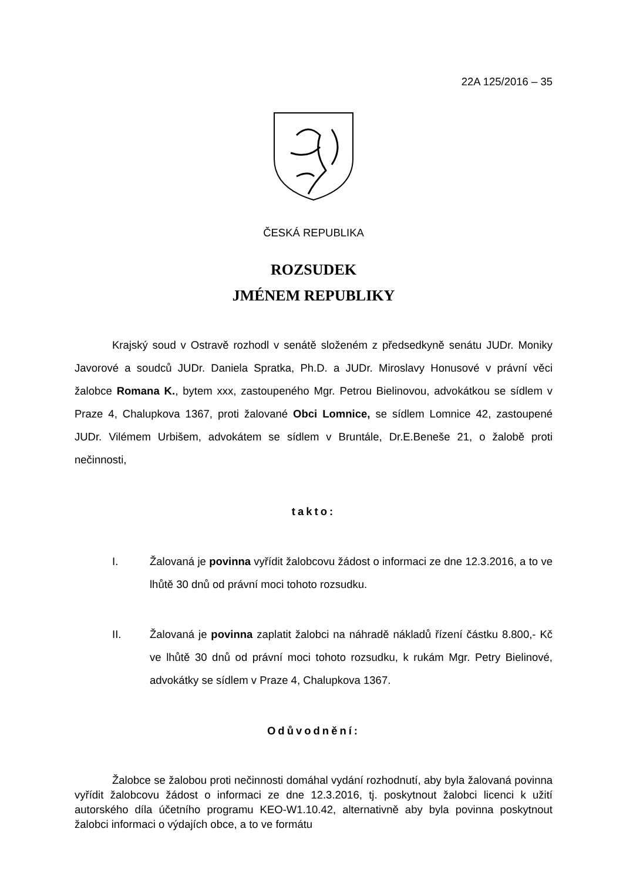22A 125/2016 – 35
ČESKÁ REPUBLIKA
ROZSUDEK
JMÉNEM REPUBLIKY
Krajský soud v Ostravě rozhodl v senátě složeném z předsedkyně senátu JUDr. Moniky Javorové a soudců JUDr. Daniela Spratka, Ph.D. a JUDr. Miroslavy Honusové v právní věci žalobce Romana K., bytem xxx, zastoupeného Mgr. Petrou Bielinovou, advokátkou se sídlem v Praze 4, Chalupkova 1367, proti žalované Obci Lomnice, se sídlem Lomnice 42, zastoupené JUDr. Vilémem Urbišem, advokátem se sídlem v Bruntále, Dr.E.Beneše 21, o žalobě proti nečinnosti,
takto:
I. Žalovaná je povinna vyřídit žalobcovu žádost o informaci ze dne 12.3.2016, a to ve lhůtě 30 dnů od právní moci tohoto rozsudku.
II. Žalovaná je povinna zaplatit žalobci na náhradě nákladů řízení částku 8.800,- Kč ve lhůtě 30 dnů od právní moci tohoto rozsudku, k rukám Mgr. Petry Bielinové, advokátky se sídlem v Praze 4, Chalupkova 1367.
Odůvodnění:
Žalobce se žalobou proti nečinnosti domáhal vydání rozhodnutí, aby byla žalovaná povinna vyřídit žalobcovu žádost o informaci ze dne 12.3.2016, tj. poskytnout žalobci licenci k užití autorského díla účetního programu KEO-W1.10.42, alternativně aby byla povinna poskytnout žalobci informaci o výdajích obce, a to ve formátu